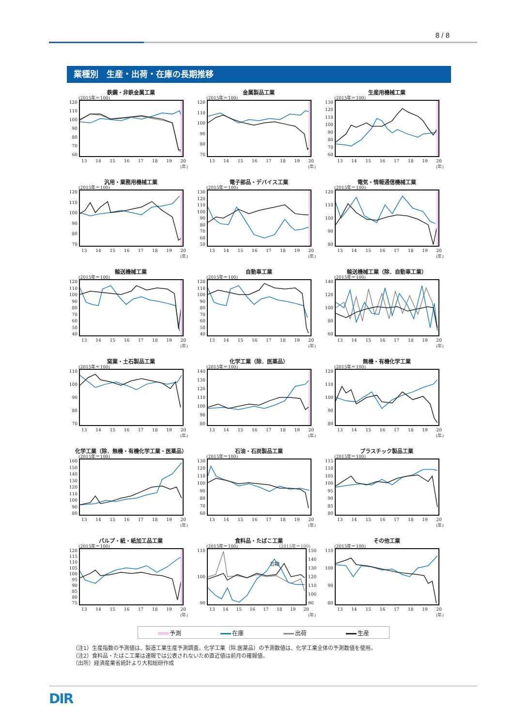8 / 8
業種別　生産・出荷・在庫の長期推移
鉄鋼・非鉄金属工業
(2015年＝100)
120
110
100
90
80
70
60
13 14 15 16 17 18 19 20
(年)
金属製品工業
(2015年＝100)
120
110
100
90
80
70
13 14 15 16 17 18 19 20
(年)
生産用機械工業
(2015年＝100)
130
120
110
100
90
80
70
60
13 14 15 16 17 18 19 20
(年)
汎用・業務用機械工業
(2015年＝100)
120
110
100
90
80
70
13 14 15 16 17 18 19 20
(年)
電子部品・デバイス工業
(2015年＝100)
130
120
110
100
90
80
70
60
50
13 14 15 16 17 18 19 20
(年)
電気・情報通信機械工業
(2015年＝100)
120
110
100
90
80
13 14 15 16 17 18 19 20
(年)
輸送機械工業
(2015年＝100)
120
110
100
90
80
70
60
50
40
13 14 15 16 17 18 19 20
(年)
自動車工業
(2015年＝100)
120
110
100
90
80
70
60
50
40
13 14 15 16 17 18 19 20
(年)
輸送機械工業（除．自動車工業）
(2015年＝100)
140
120
100
80
60
13 14 15 16 17 18 19 20
(年)
窯業・土石製品工業
(2015年＝100)
110
100
90
80
70
13 14 15 16 17 18 19 20
(年)
化学工業（除．医薬品）
(2015年＝100)
140
130
120
110
100
90
80
13 14 15 16 17 18 19 20
(年)
無機・有機化学工業
(2015年＝100)
120
110
100
90
80
13 14 15 16 17 18 19 20
(年)
化学工業（除．無機・有機化学工業・医薬品）
(2015年＝100)
160
150
140
130
120
110
100
90
80
13 14 15 16 17 18 19 20
(年)
石油・石炭製品工業
(2015年＝100)
130
120
110
100
90
80
70
60
13 14 15 16 17 18 19 20
(年)
プラスチック製品工業
(2015年＝100)
115
110
105
100
95
90
85
80
13 14 15 16 17 18 19 20
(年)
パルプ・紙・紙加工品工業
(2015年＝100)
120
115
110
105
100
95
90
85
80
75
13 14 15 16 17 18 19 20
(年)
食料品・たばこ工業
(2015年＝100)
(2015年＝100)
右軸
110
100
90
150
140
130
120
110
100
90
13 14 15 16 17 18 19 20
(年)
その他工業
(2015年＝100)
110
100
90
80
13 14 15 16 17 18 19 20
(年)
予測 在庫 出荷 生産
（注1）生産指数の予測値は、製造工業生産予測調査。化学工業（除.医薬品）の予測数値は、化学工業全体の予測数値を使用。
（注2）食料品・たばこ工業は速報では公表されないため直近値は前月の確報値。
（出所）経済産業省統計より大和総研作成
DIR